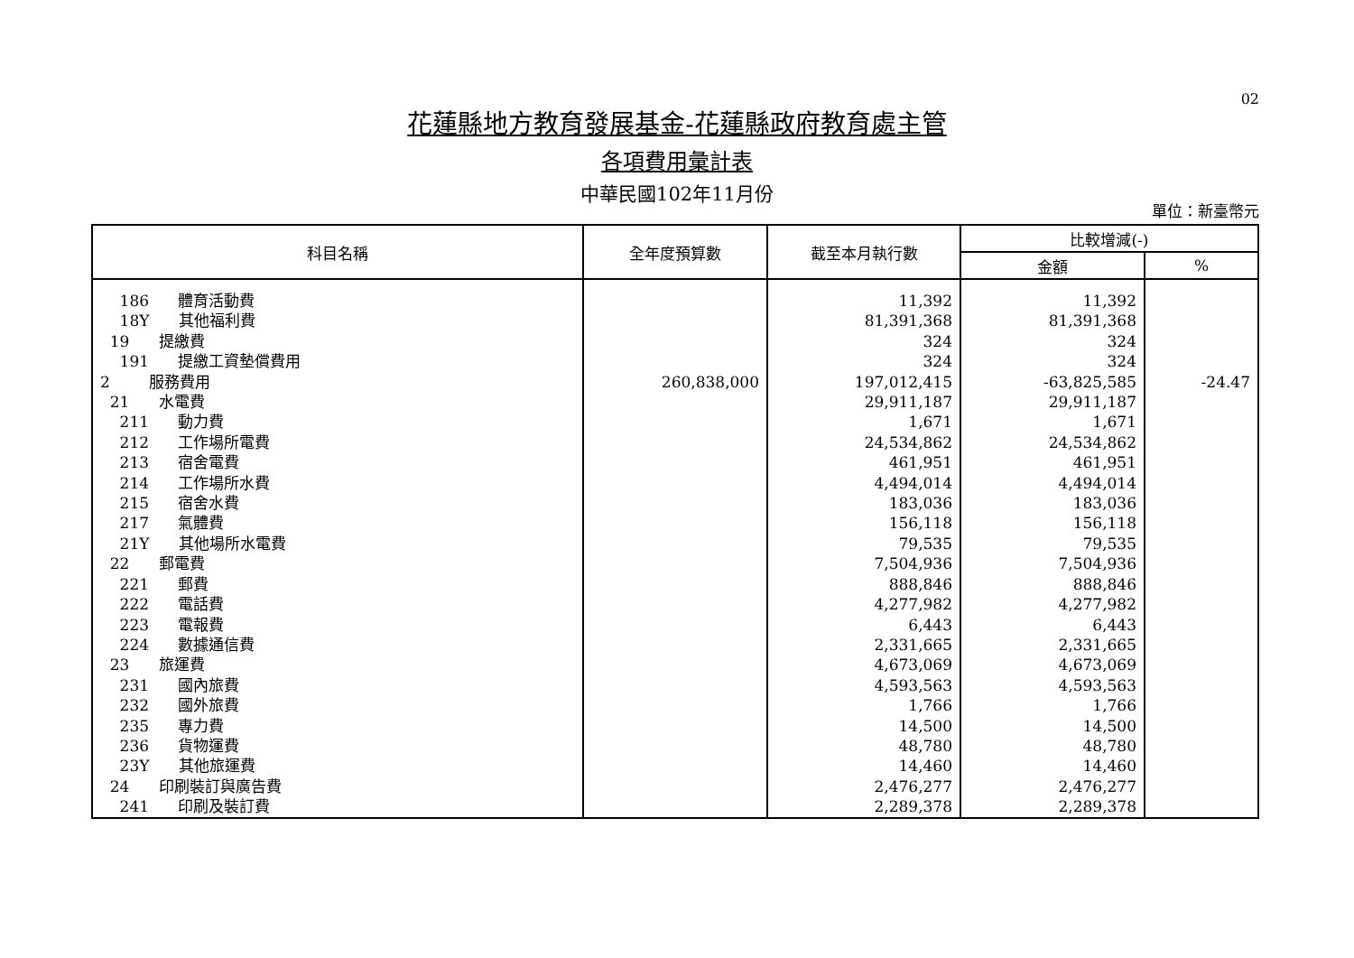02
花蓮縣地方教育發展基金-花蓮縣政府教育處主管
各項費用彙計表
中華民國102年11月份
單位：新臺幣元
| 科目名稱 | 全年度預算數 | 截至本月執行數 | 比較增減(-) | |
| --- | --- | --- | --- | --- |
| | | | 金額 | % |
| 186 體育活動費 | | 11,392 | 11,392 | |
| 18Y 其他福利費 | | 81,391,368 | 81,391,368 | |
| 19 提繳費 | | 324 | 324 | |
| 191 提繳工資墊償費用 | | 324 | 324 | |
| 2 服務費用 | 260,838,000 | 197,012,415 | -63,825,585 | -24.47 |
| 21 水電費 | | 29,911,187 | 29,911,187 | |
| 211 動力費 | | 1,671 | 1,671 | |
| 212 工作場所電費 | | 24,534,862 | 24,534,862 | |
| 213 宿舍電費 | | 461,951 | 461,951 | |
| 214 工作場所水費 | | 4,494,014 | 4,494,014 | |
| 215 宿舍水費 | | 183,036 | 183,036 | |
| 217 氣體費 | | 156,118 | 156,118 | |
| 21Y 其他場所水電費 | | 79,535 | 79,535 | |
| 22 郵電費 | | 7,504,936 | 7,504,936 | |
| 221 郵費 | | 888,846 | 888,846 | |
| 222 電話費 | | 4,277,982 | 4,277,982 | |
| 223 電報費 | | 6,443 | 6,443 | |
| 224 數據通信費 | | 2,331,665 | 2,331,665 | |
| 23 旅運費 | | 4,673,069 | 4,673,069 | |
| 231 國內旅費 | | 4,593,563 | 4,593,563 | |
| 232 國外旅費 | | 1,766 | 1,766 | |
| 235 專力費 | | 14,500 | 14,500 | |
| 236 貨物運費 | | 48,780 | 48,780 | |
| 23Y 其他旅運費 | | 14,460 | 14,460 | |
| 24 印刷裝訂與廣告費 | | 2,476,277 | 2,476,277 | |
| 241 印刷及裝訂費 | | 2,289,378 | 2,289,378 | |